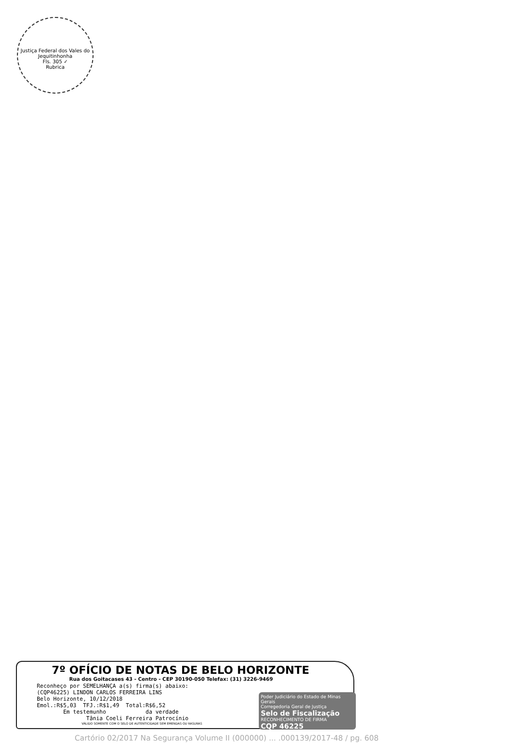Justiça Federal dos Vales do Jequitinhonha
Fls. 305 ✓
Rubrica
7º OFÍCIO DE NOTAS DE BELO HORIZONTE
Rua dos Goitacases 43 - Centro - CEP 30190-050 Telefax: (31) 3226-9469
Reconheço por SEMELHANÇA a(s) firma(s) abaixo:
(CQP46225) LINDON CARLOS FERREIRA LINS
Belo Horizonte, 10/12/2018
Emol.:R$5,03  TFJ.:R$1,49  Total:R$6,52
        Em testemunho            da verdade
               Tânia Coeli Ferreira Patrocínio
VÁLIDO SOMENTE COM O SELO DE AUTENTICIDADE SEM EMENDAS OU RASURAS
Poder Judiciário do Estado de Minas Gerais
Corregedoria Geral de Justiça
Selo de Fiscalização
RECONHECIMENTO DE FIRMA
CQP 46225
Cartório 02/2017 Na Segurança Volume II (000000) ... .000139/2017-48 / pg. 608